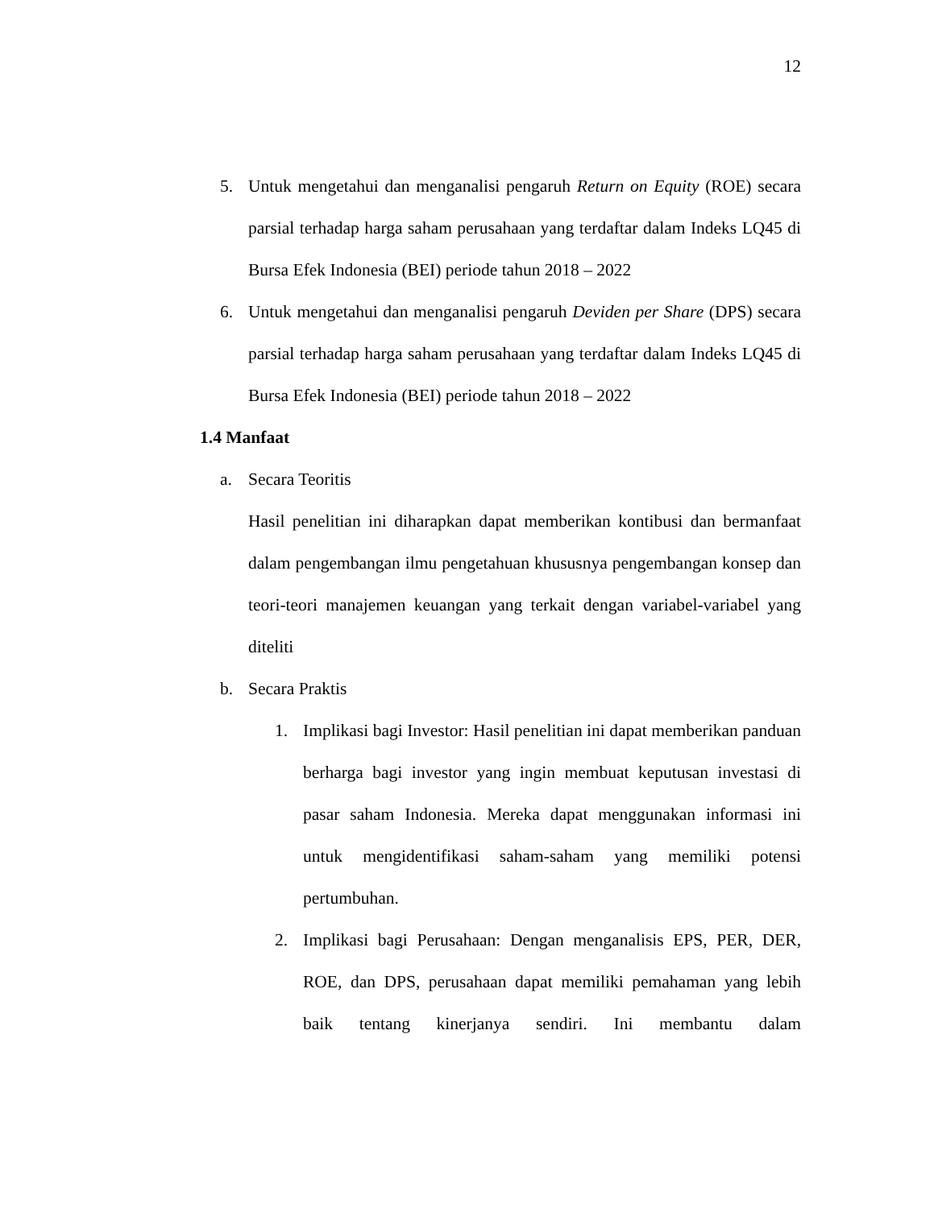12
5. Untuk mengetahui dan menganalisi pengaruh Return on Equity (ROE) secara parsial terhadap harga saham perusahaan yang terdaftar dalam Indeks LQ45 di Bursa Efek Indonesia (BEI) periode tahun 2018 – 2022
6. Untuk mengetahui dan menganalisi pengaruh Deviden per Share (DPS) secara parsial terhadap harga saham perusahaan yang terdaftar dalam Indeks LQ45 di Bursa Efek Indonesia (BEI) periode tahun 2018 – 2022
1.4 Manfaat
a. Secara Teoritis
Hasil penelitian ini diharapkan dapat memberikan kontibusi dan bermanfaat dalam pengembangan ilmu pengetahuan khususnya pengembangan konsep dan teori-teori manajemen keuangan yang terkait dengan variabel-variabel yang diteliti
b. Secara Praktis
1. Implikasi bagi Investor: Hasil penelitian ini dapat memberikan panduan berharga bagi investor yang ingin membuat keputusan investasi di pasar saham Indonesia. Mereka dapat menggunakan informasi ini untuk mengidentifikasi saham-saham yang memiliki potensi pertumbuhan.
2. Implikasi bagi Perusahaan: Dengan menganalisis EPS, PER, DER, ROE, dan DPS, perusahaan dapat memiliki pemahaman yang lebih baik tentang kinerjanya sendiri. Ini membantu dalam